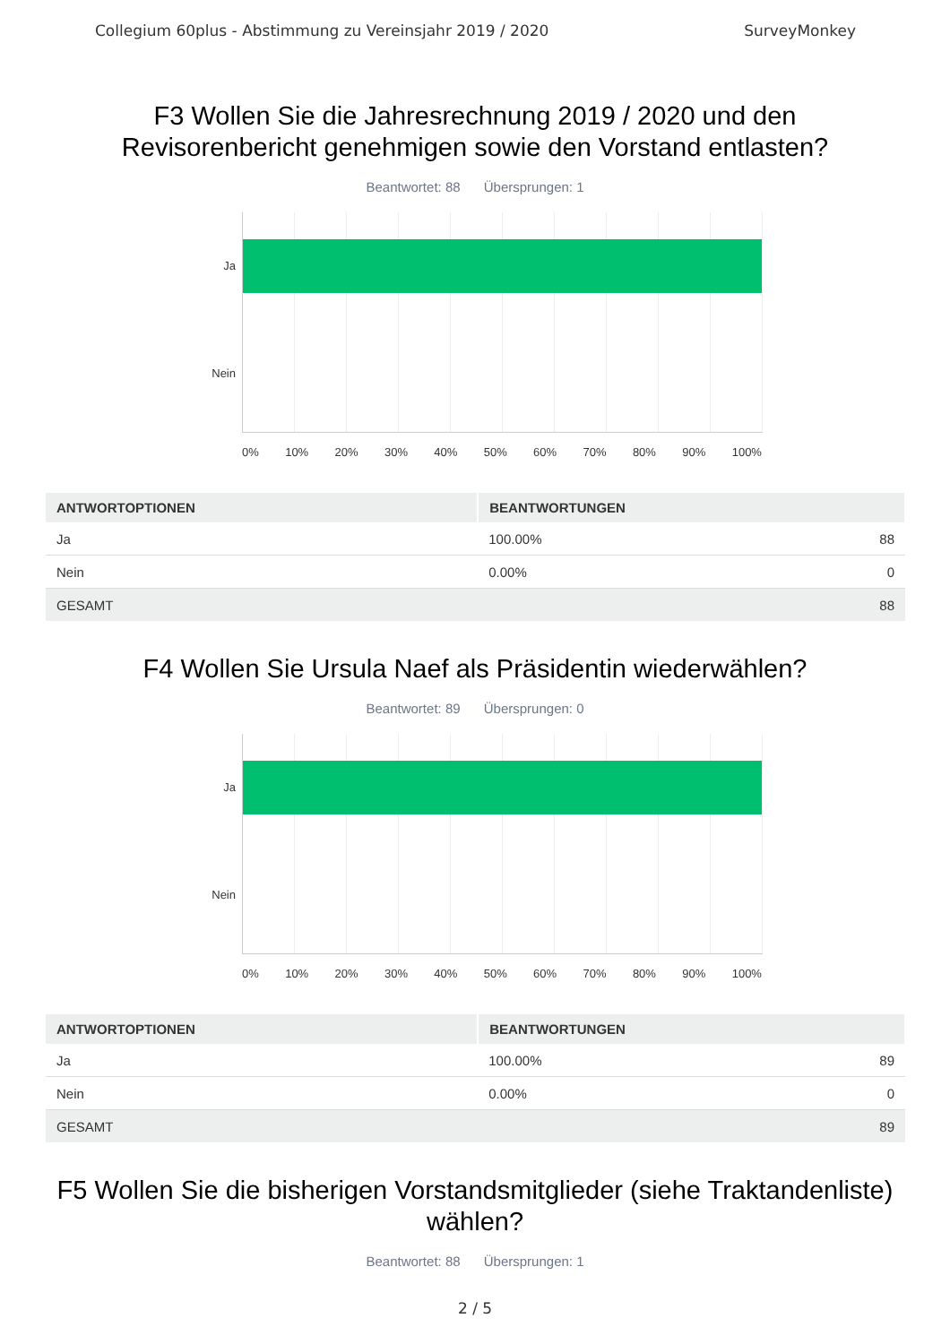Collegium 60plus - Abstimmung zu Vereinsjahr 2019 / 2020 SurveyMonkey
F3 Wollen Sie die Jahresrechnung 2019 / 2020 und den
Revisorenbericht genehmigen sowie den Vorstand entlasten?
Beantwortet: 88 Übersprungen: 1
Ja
Nein
0% 10% 20% 30% 40% 50% 60% 70% 80% 90% 100%
| ANTWORTOPTIONEN | BEANTWORTUNGEN | |
| --- | --- | --- |
| Ja | 100.00% | 88 |
| Nein | 0.00% | 0 |
| GESAMT | | 88 |
F4 Wollen Sie Ursula Naef als Präsidentin wiederwählen?
Beantwortet: 89 Übersprungen: 0
Ja
Nein
0% 10% 20% 30% 40% 50% 60% 70% 80% 90% 100%
| ANTWORTOPTIONEN | BEANTWORTUNGEN | |
| --- | --- | --- |
| Ja | 100.00% | 89 |
| Nein | 0.00% | 0 |
| GESAMT | | 89 |
F5 Wollen Sie die bisherigen Vorstandsmitglieder (siehe Traktandenliste)
wählen?
Beantwortet: 88 Übersprungen: 1
2 / 5